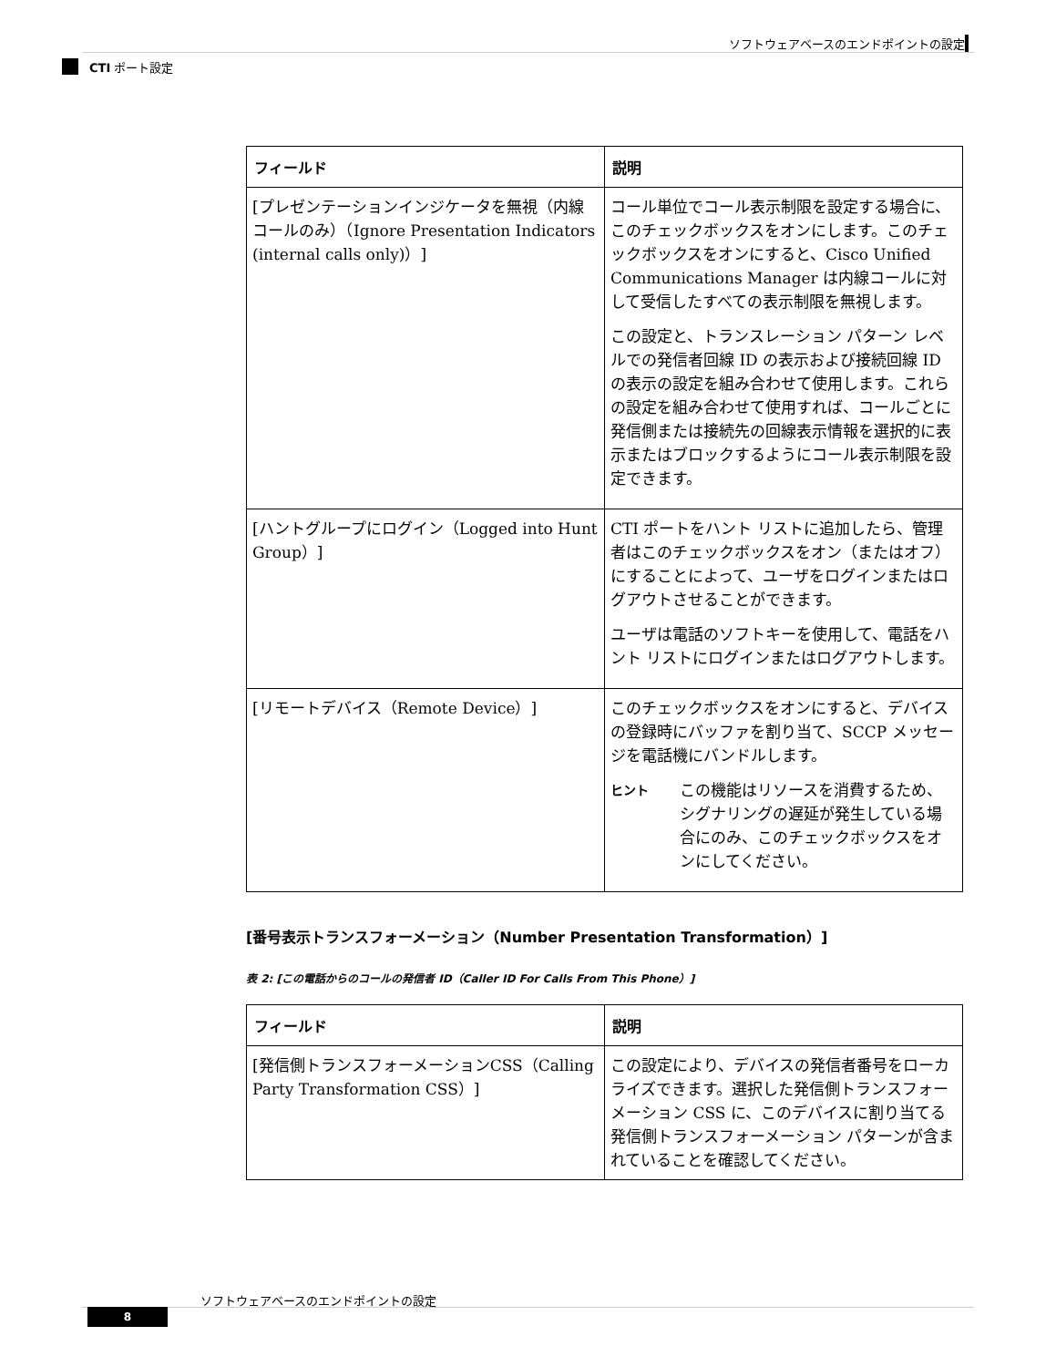ソフトウェアベースのエンドポイントの設定
CTI ポート設定
| フィールド | 説明 |
| --- | --- |
| [プレゼンテーションインジケータを無視（内線コールのみ）（Ignore Presentation Indicators (internal calls only)）] | コール単位でコール表示制限を設定する場合に、このチェックボックスをオンにします。このチェックボックスをオンにすると、Cisco Unified Communications Manager は内線コールに対して受信したすべての表示制限を無視します。 この設定と、トランスレーション パターン レベルでの発信者回線 ID の表示および接続回線 ID の表示の設定を組み合わせて使用します。これらの設定を組み合わせて使用すれば、コールごとに発信側または接続先の回線表示情報を選択的に表示またはブロックするようにコール表示制限を設定できます。 |
| [ハントグループにログイン（Logged into Hunt Group）] | CTI ポートをハント リストに追加したら、管理者はこのチェックボックスをオン（またはオフ）にすることによって、ユーザをログインまたはログアウトさせることができます。 ユーザは電話のソフトキーを使用して、電話をハント リストにログインまたはログアウトします。 |
| [リモートデバイス（Remote Device）] | このチェックボックスをオンにすると、デバイスの登録時にバッファを割り当て、SCCP メッセージを電話機にバンドルします。 ヒント この機能はリソースを消費するため、シグナリングの遅延が発生している場合にのみ、このチェックボックスをオンにしてください。 |
[番号表示トランスフォーメーション（Number Presentation Transformation）]
表 2: [この電話からのコールの発信者 ID（Caller ID For Calls From This Phone）]
| フィールド | 説明 |
| --- | --- |
| [発信側トランスフォーメーションCSS（Calling Party Transformation CSS）] | この設定により、デバイスの発信者番号をローカライズできます。選択した発信側トランスフォーメーション CSS に、このデバイスに割り当てる発信側トランスフォーメーション パターンが含まれていることを確認してください。 |
ソフトウェアベースのエンドポイントの設定
8